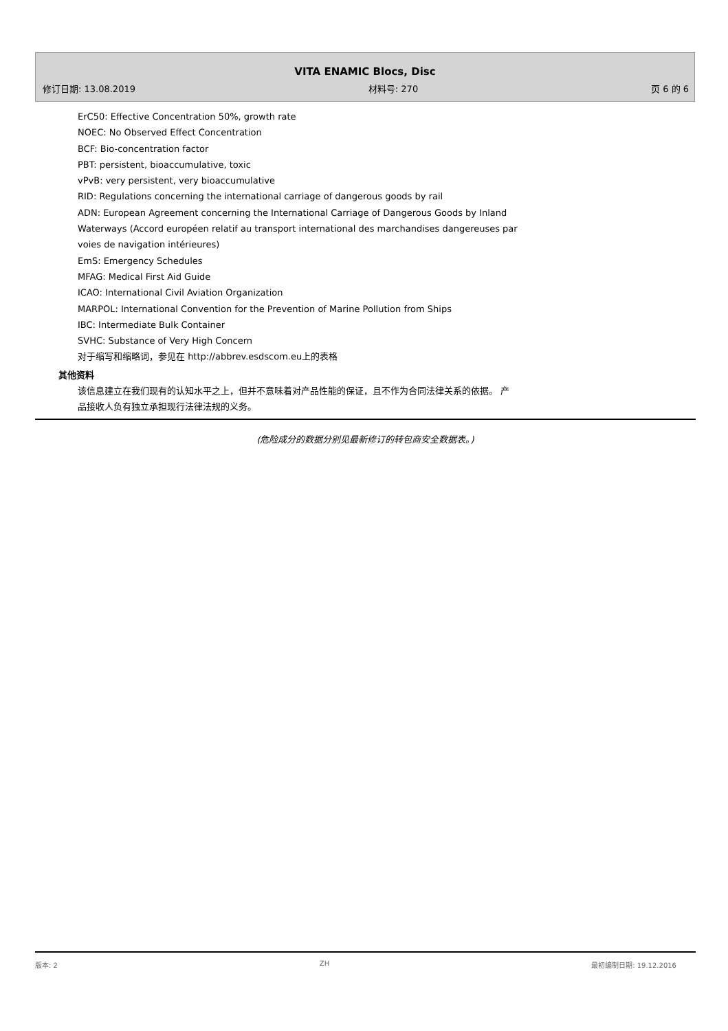VITA ENAMIC Blocs, Disc
修订日期: 13.08.2019 材料号: 270 页 6 的 6
ErC50: Effective Concentration 50%, growth rate
NOEC: No Observed Effect Concentration
BCF: Bio-concentration factor
PBT: persistent, bioaccumulative, toxic
vPvB: very persistent, very bioaccumulative
RID: Regulations concerning the international carriage of dangerous goods by rail
ADN: European Agreement concerning the International Carriage of Dangerous Goods by Inland
Waterways (Accord européen relatif au transport international des marchandises dangereuses par
voies de navigation intérieures)
EmS: Emergency Schedules
MFAG: Medical First Aid Guide
ICAO: International Civil Aviation Organization
MARPOL: International Convention for the Prevention of Marine Pollution from Ships
IBC: Intermediate Bulk Container
SVHC: Substance of Very High Concern
对于缩写和缩略词，参见在 http://abbrev.esdscom.eu上的表格
其他资料
该信息建立在我们现有的认知水平之上，但并不意味着对产品性能的保证，且不作为合同法律关系的依据。 产
品接收人负有独立承担现行法律法规的义务。
(危险成分的数据分别见最新修订的转包商安全数据表。)
版本: 2 ZH 最初编制日期: 19.12.2016